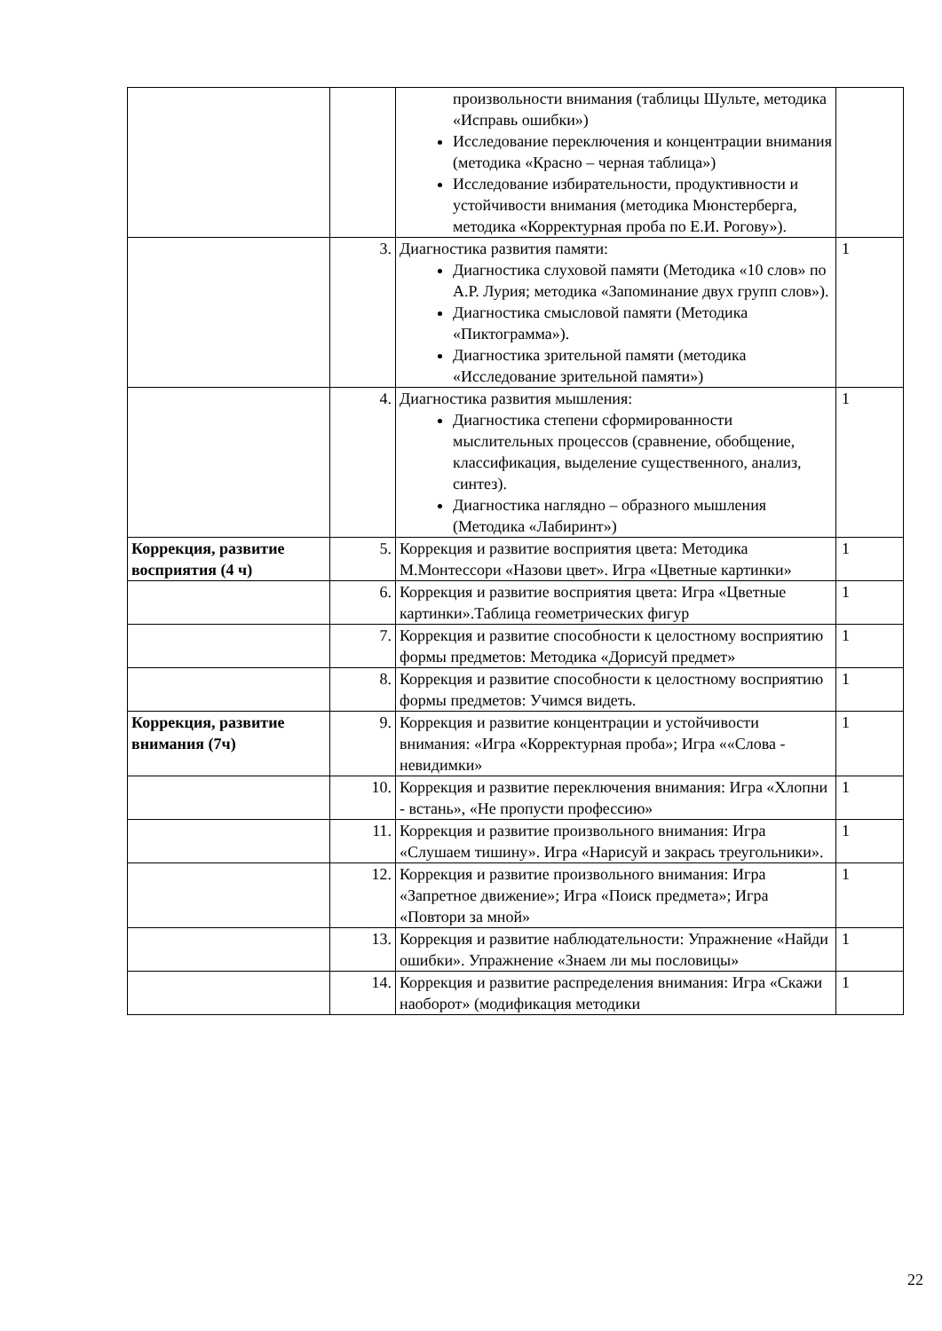| | | произвольности внимания (таблицы Шульте, методика «Исправь ошибки») Исследование переключения и концентрации внимания (методика «Красно – черная таблица») Исследование избирательности, продуктивности и устойчивости внимания (методика Мюнстерберга, методика «Корректурная проба по Е.И. Рогову»). | |
| | 3. | Диагностика развития памяти: Диагностика слуховой памяти (Методика «10 слов» по А.Р. Лурия; методика «Запоминание двух групп слов»). Диагностика смысловой памяти (Методика «Пиктограмма»). Диагностика зрительной памяти (методика «Исследование зрительной памяти») | 1 |
| | 4. | Диагностика развития мышления: Диагностика степени сформированности мыслительных процессов (сравнение, обобщение, классификация, выделение существенного, анализ, синтез). Диагностика наглядно – образного мышления (Методика «Лабиринт») | 1 |
| Коррекция, развитие восприятия (4 ч) | 5. | Коррекция и развитие восприятия цвета: Методика М.Монтессори «Назови цвет». Игра «Цветные картинки» | 1 |
| | 6. | Коррекция и развитие восприятия цвета: Игра «Цветные картинки».Таблица геометрических фигур | 1 |
| | 7. | Коррекция и развитие способности к целостному восприятию формы предметов: Методика «Дорисуй предмет» | 1 |
| | 8. | Коррекция и развитие способности к целостному восприятию формы предметов: Учимся видеть. | 1 |
| Коррекция, развитие внимания (7ч) | 9. | Коррекция и развитие концентрации и устойчивости внимания: «Игра «Корректурная проба»; Игра ««Слова - невидимки» | 1 |
| | 10. | Коррекция и развитие переключения внимания: Игра «Хлопни - встань», «Не пропусти профессию» | 1 |
| | 11. | Коррекция и развитие произвольного внимания: Игра «Слушаем тишину». Игра «Нарисуй и закрась треугольники». | 1 |
| | 12. | Коррекция и развитие произвольного внимания: Игра «Запретное движение»; Игра «Поиск предмета»; Игра «Повтори за мной» | 1 |
| | 13. | Коррекция и развитие наблюдательности: Упражнение «Найди ошибки». Упражнение «Знаем ли мы пословицы» | 1 |
| | 14. | Коррекция и развитие распределения внимания: Игра «Скажи наоборот» (модификация методики | 1 |
22